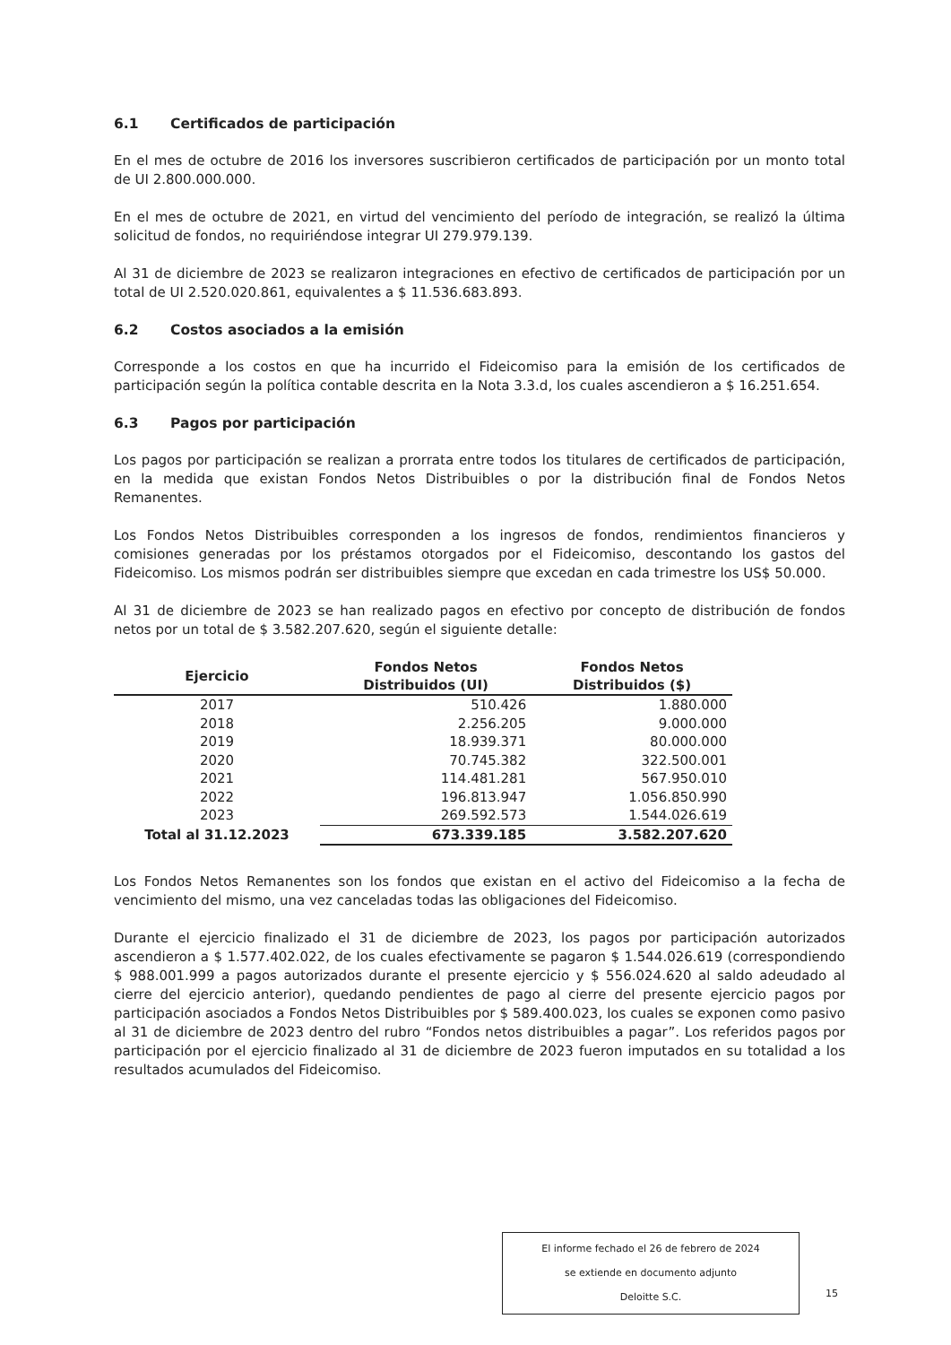6.1 Certificados de participación
En el mes de octubre de 2016 los inversores suscribieron certificados de participación por un monto total de UI 2.800.000.000.
En el mes de octubre de 2021, en virtud del vencimiento del período de integración, se realizó la última solicitud de fondos, no requiriéndose integrar UI 279.979.139.
Al 31 de diciembre de 2023 se realizaron integraciones en efectivo de certificados de participación por un total de UI 2.520.020.861, equivalentes a $ 11.536.683.893.
6.2 Costos asociados a la emisión
Corresponde a los costos en que ha incurrido el Fideicomiso para la emisión de los certificados de participación según la política contable descrita en la Nota 3.3.d, los cuales ascendieron a $ 16.251.654.
6.3 Pagos por participación
Los pagos por participación se realizan a prorrata entre todos los titulares de certificados de participación, en la medida que existan Fondos Netos Distribuibles o por la distribución final de Fondos Netos Remanentes.
Los Fondos Netos Distribuibles corresponden a los ingresos de fondos, rendimientos financieros y comisiones generadas por los préstamos otorgados por el Fideicomiso, descontando los gastos del Fideicomiso. Los mismos podrán ser distribuibles siempre que excedan en cada trimestre los US$ 50.000.
Al 31 de diciembre de 2023 se han realizado pagos en efectivo por concepto de distribución de fondos netos por un total de $ 3.582.207.620, según el siguiente detalle:
| Ejercicio | Fondos Netos Distribuidos (UI) | Fondos Netos Distribuidos ($) |
| --- | --- | --- |
| 2017 | 510.426 | 1.880.000 |
| 2018 | 2.256.205 | 9.000.000 |
| 2019 | 18.939.371 | 80.000.000 |
| 2020 | 70.745.382 | 322.500.001 |
| 2021 | 114.481.281 | 567.950.010 |
| 2022 | 196.813.947 | 1.056.850.990 |
| 2023 | 269.592.573 | 1.544.026.619 |
| Total al 31.12.2023 | 673.339.185 | 3.582.207.620 |
Los Fondos Netos Remanentes son los fondos que existan en el activo del Fideicomiso a la fecha de vencimiento del mismo, una vez canceladas todas las obligaciones del Fideicomiso.
Durante el ejercicio finalizado el 31 de diciembre de 2023, los pagos por participación autorizados ascendieron a $ 1.577.402.022, de los cuales efectivamente se pagaron $ 1.544.026.619 (correspondiendo $ 988.001.999 a pagos autorizados durante el presente ejercicio y $ 556.024.620 al saldo adeudado al cierre del ejercicio anterior), quedando pendientes de pago al cierre del presente ejercicio pagos por participación asociados a Fondos Netos Distribuibles por $ 589.400.023, los cuales se exponen como pasivo al 31 de diciembre de 2023 dentro del rubro “Fondos netos distribuibles a pagar”. Los referidos pagos por participación por el ejercicio finalizado al 31 de diciembre de 2023 fueron imputados en su totalidad a los resultados acumulados del Fideicomiso.
El informe fechado el 26 de febrero de 2024
se extiende en documento adjunto
Deloitte S.C.
15